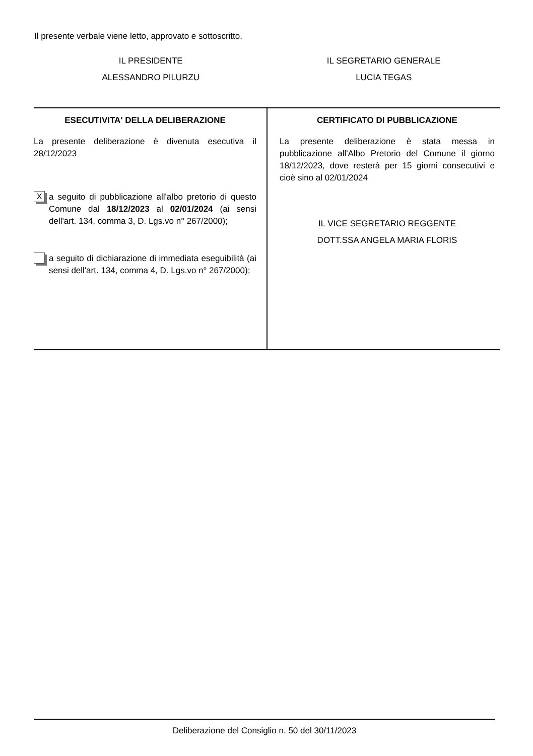Il presente verbale viene letto, approvato e sottoscritto.
IL PRESIDENTE
ALESSANDRO PILURZU
IL SEGRETARIO GENERALE
LUCIA TEGAS
| ESECUTIVITA' DELLA DELIBERAZIONE La presente deliberazione è divenuta esecutiva il 28/12/2023 X a seguito di pubblicazione all'albo pretorio di questo Comune dal 18/12/2023 al 02/01/2024 (ai sensi dell'art. 134, comma 3, D. Lgs.vo n° 267/2000); a seguito di dichiarazione di immediata eseguibilità (ai sensi dell'art. 134, comma 4, D. Lgs.vo n° 267/2000); | CERTIFICATO DI PUBBLICAZIONE La presente deliberazione è stata messa in pubblicazione all'Albo Pretorio del Comune il giorno 18/12/2023, dove resterà per 15 giorni consecutivi e cioè sino al 02/01/2024 IL VICE SEGRETARIO REGGENTE DOTT.SSA ANGELA MARIA FLORIS |
Deliberazione del Consiglio n. 50 del 30/11/2023